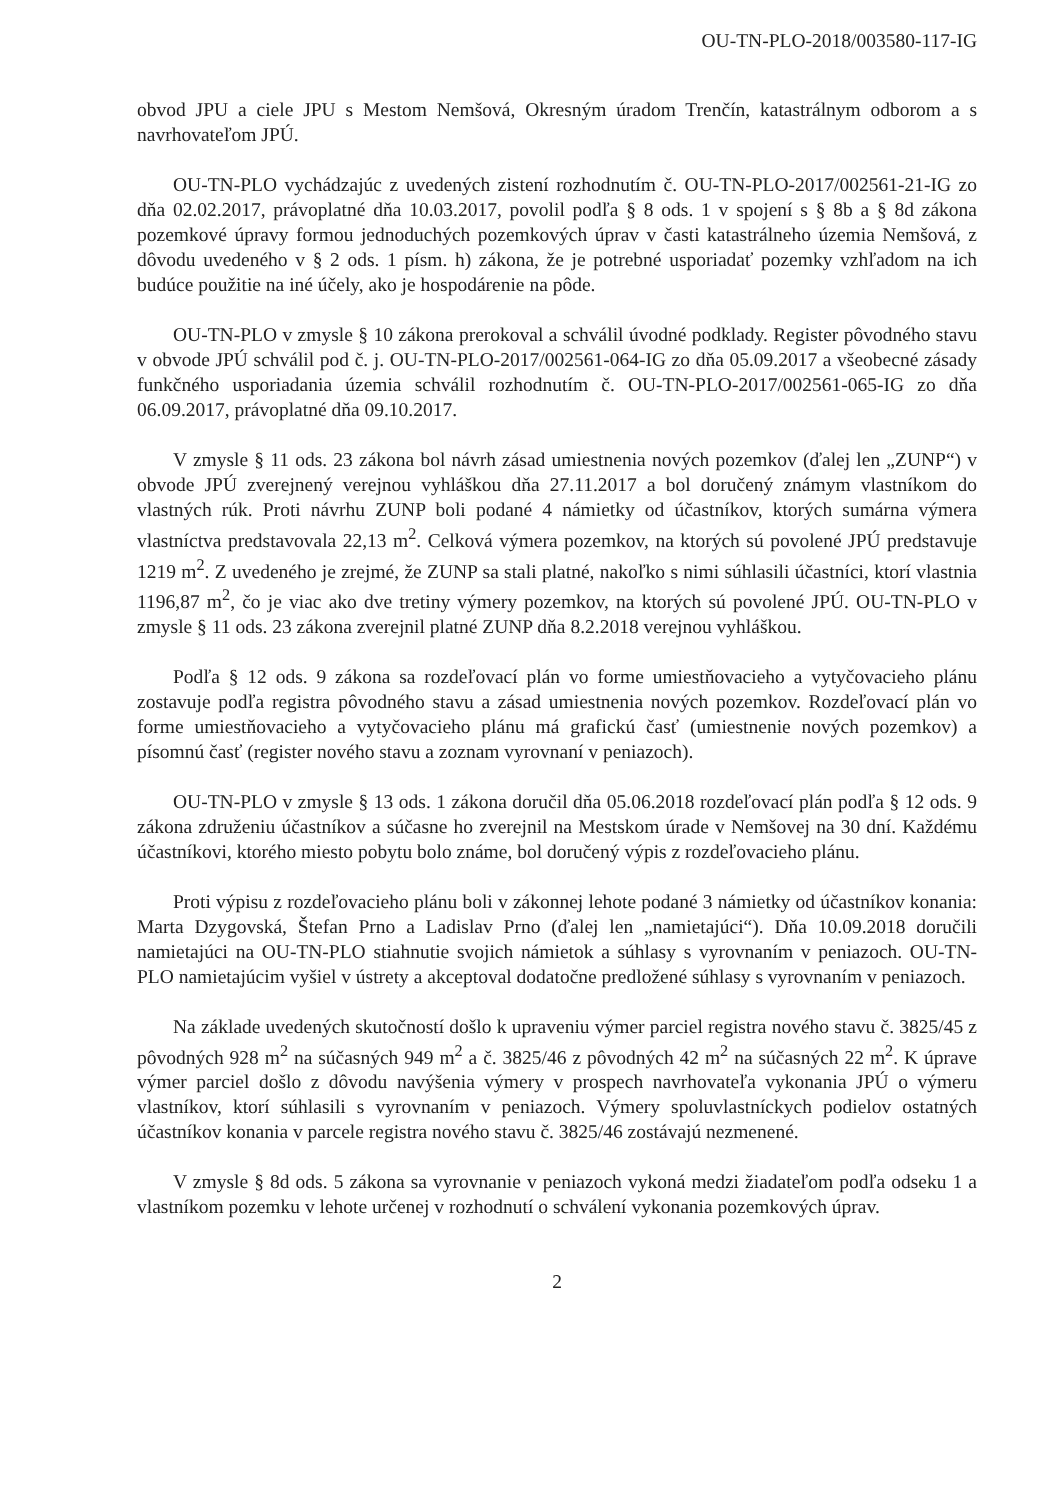OU-TN-PLO-2018/003580-117-IG
obvod JPU a ciele JPU s Mestom Nemšová, Okresným úradom Trenčín, katastrálnym odborom a s navrhovateľom JPÚ.
OU-TN-PLO vychádzajúc z uvedených zistení rozhodnutím č. OU-TN-PLO-2017/002561-21-IG zo dňa 02.02.2017, právoplatné dňa 10.03.2017, povolil podľa § 8 ods. 1 v spojení s § 8b a § 8d zákona pozemkové úpravy formou jednoduchých pozemkových úprav v časti katastrálneho územia Nemšová, z dôvodu uvedeného v § 2 ods. 1 písm. h) zákona, že je potrebné usporiadať pozemky vzhľadom na ich budúce použitie na iné účely, ako je hospodárenie na pôde.
OU-TN-PLO v zmysle § 10 zákona prerokoval a schválil úvodné podklady. Register pôvodného stavu v obvode JPÚ schválil pod č. j. OU-TN-PLO-2017/002561-064-IG zo dňa 05.09.2017 a všeobecné zásady funkčného usporiadania územia schválil rozhodnutím č. OU-TN-PLO-2017/002561-065-IG zo dňa 06.09.2017, právoplatné dňa 09.10.2017.
V zmysle § 11 ods. 23 zákona bol návrh zásad umiestnenia nových pozemkov (ďalej len „ZUNP“) v obvode JPÚ zverejnený verejnou vyhláškou dňa 27.11.2017 a bol doručený známym vlastníkom do vlastných rúk. Proti návrhu ZUNP boli podané 4 námietky od účastníkov, ktorých sumárna výmera vlastníctva predstavovala 22,13 m<sup>2</sup>. Celková výmera pozemkov, na ktorých sú povolené JPÚ predstavuje 1219 m<sup>2</sup>. Z uvedeného je zrejmé, že ZUNP sa stali platné, nakoľko s nimi súhlasili účastníci, ktorí vlastnia 1196,87 m<sup>2</sup>, čo je viac ako dve tretiny výmery pozemkov, na ktorých sú povolené JPÚ. OU-TN-PLO v zmysle § 11 ods. 23 zákona zverejnil platné ZUNP dňa 8.2.2018 verejnou vyhláškou.
Podľa § 12 ods. 9 zákona sa rozdeľovací plán vo forme umiestňovacieho a vytyčovacieho plánu zostavuje podľa registra pôvodného stavu a zásad umiestnenia nových pozemkov. Rozdeľovací plán vo forme umiestňovacieho a vytyčovacieho plánu má grafickú časť (umiestnenie nových pozemkov) a písomnú časť (register nového stavu a zoznam vyrovnaní v peniazoch).
OU-TN-PLO v zmysle § 13 ods. 1 zákona doručil dňa 05.06.2018 rozdeľovací plán podľa § 12 ods. 9 zákona združeniu účastníkov a súčasne ho zverejnil na Mestskom úrade v Nemšovej na 30 dní. Každému účastníkovi, ktorého miesto pobytu bolo známe, bol doručený výpis z rozdeľovacieho plánu.
Proti výpisu z rozdeľovacieho plánu boli v zákonnej lehote podané 3 námietky od účastníkov konania: Marta Dzygovská, Štefan Prno a Ladislav Prno (ďalej len „namietajúci“). Dňa 10.09.2018 doručili namietajúci na OU-TN-PLO stiahnutie svojich námietok a súhlasy s vyrovnaním v peniazoch. OU-TN-PLO namietajúcim vyšiel v ústrety a akceptoval dodatočne predložené súhlasy s vyrovnaním v peniazoch.
Na základe uvedených skutočností došlo k upraveniu výmer parciel registra nového stavu č. 3825/45 z pôvodných 928 m<sup>2</sup> na súčasných 949 m<sup>2</sup> a č. 3825/46 z pôvodných 42 m<sup>2</sup> na súčasných 22 m<sup>2</sup>. K úprave výmer parciel došlo z dôvodu navýšenia výmery v prospech navrhovateľa vykonania JPÚ o výmeru vlastníkov, ktorí súhlasili s vyrovnaním v peniazoch. Výmery spoluvlastníckych podielov ostatných účastníkov konania v parcele registra nového stavu č. 3825/46 zostávajú nezmenené.
V zmysle § 8d ods. 5 zákona sa vyrovnanie v peniazoch vykoná medzi žiadateľom podľa odseku 1 a vlastníkom pozemku v lehote určenej v rozhodnutí o schválení vykonania pozemkových úprav.
2